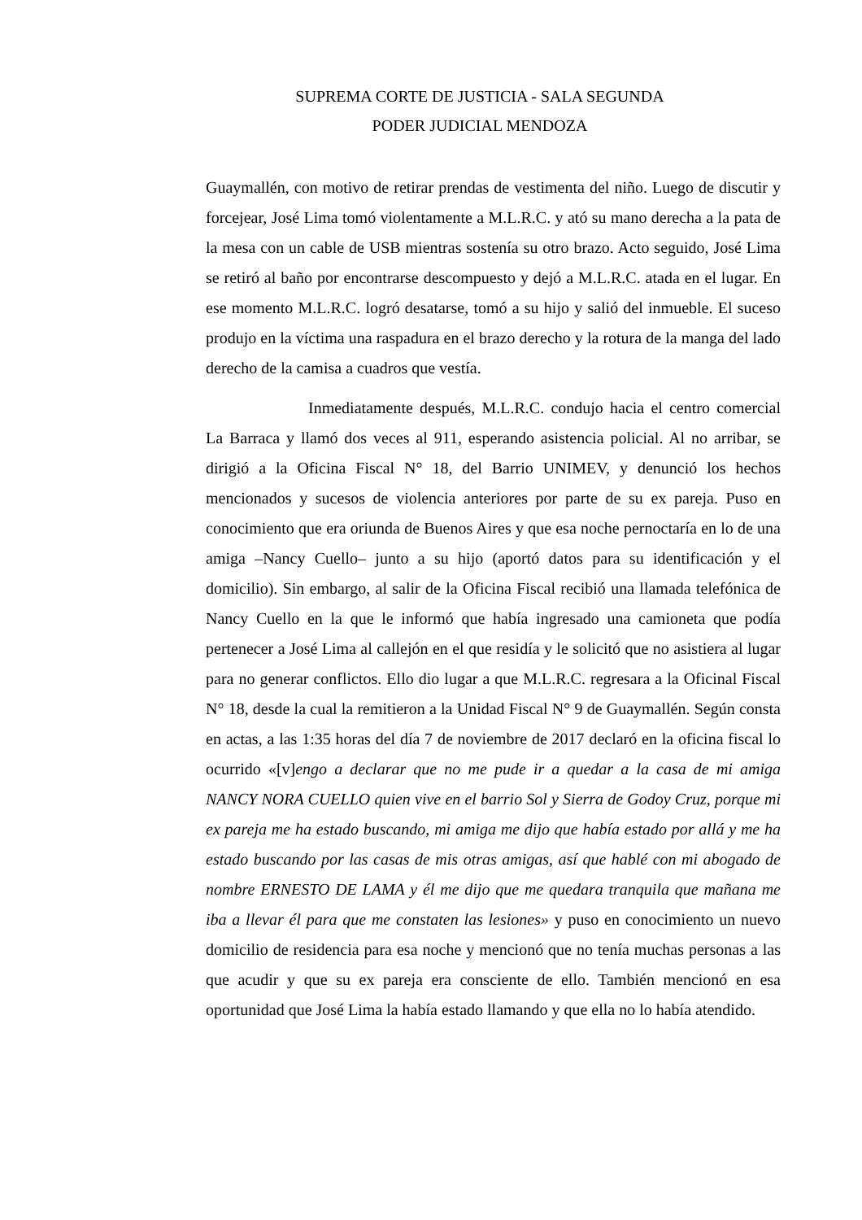SUPREMA CORTE DE JUSTICIA - SALA SEGUNDA
PODER JUDICIAL MENDOZA
Guaymallén, con motivo de retirar prendas de vestimenta del niño. Luego de discutir y forcejear, José Lima tomó violentamente a M.L.R.C. y ató su mano derecha a la pata de la mesa con un cable de USB mientras sostenía su otro brazo. Acto seguido, José Lima se retiró al baño por encontrarse descompuesto y dejó a M.L.R.C. atada en el lugar. En ese momento M.L.R.C. logró desatarse, tomó a su hijo y salió del inmueble. El suceso produjo en la víctima una raspadura en el brazo derecho y la rotura de la manga del lado derecho de la camisa a cuadros que vestía.
Inmediatamente después, M.L.R.C. condujo hacia el centro comercial La Barraca y llamó dos veces al 911, esperando asistencia policial. Al no arribar, se dirigió a la Oficina Fiscal N° 18, del Barrio UNIMEV, y denunció los hechos mencionados y sucesos de violencia anteriores por parte de su ex pareja. Puso en conocimiento que era oriunda de Buenos Aires y que esa noche pernoctaría en lo de una amiga –Nancy Cuello– junto a su hijo (aportó datos para su identificación y el domicilio). Sin embargo, al salir de la Oficina Fiscal recibió una llamada telefónica de Nancy Cuello en la que le informó que había ingresado una camioneta que podía pertenecer a José Lima al callejón en el que residía y le solicitó que no asistiera al lugar para no generar conflictos. Ello dio lugar a que M.L.R.C. regresara a la Oficinal Fiscal N° 18, desde la cual la remitieron a la Unidad Fiscal N° 9 de Guaymallén. Según consta en actas, a las 1:35 horas del día 7 de noviembre de 2017 declaró en la oficina fiscal lo ocurrido «[v]engo a declarar que no me pude ir a quedar a la casa de mi amiga NANCY NORA CUELLO quien vive en el barrio Sol y Sierra de Godoy Cruz, porque mi ex pareja me ha estado buscando, mi amiga me dijo que había estado por allá y me ha estado buscando por las casas de mis otras amigas, así que hablé con mi abogado de nombre ERNESTO DE LAMA y él me dijo que me quedara tranquila que mañana me iba a llevar él para que me constaten las lesiones» y puso en conocimiento un nuevo domicilio de residencia para esa noche y mencionó que no tenía muchas personas a las que acudir y que su ex pareja era consciente de ello. También mencionó en esa oportunidad que José Lima la había estado llamando y que ella no lo había atendido.